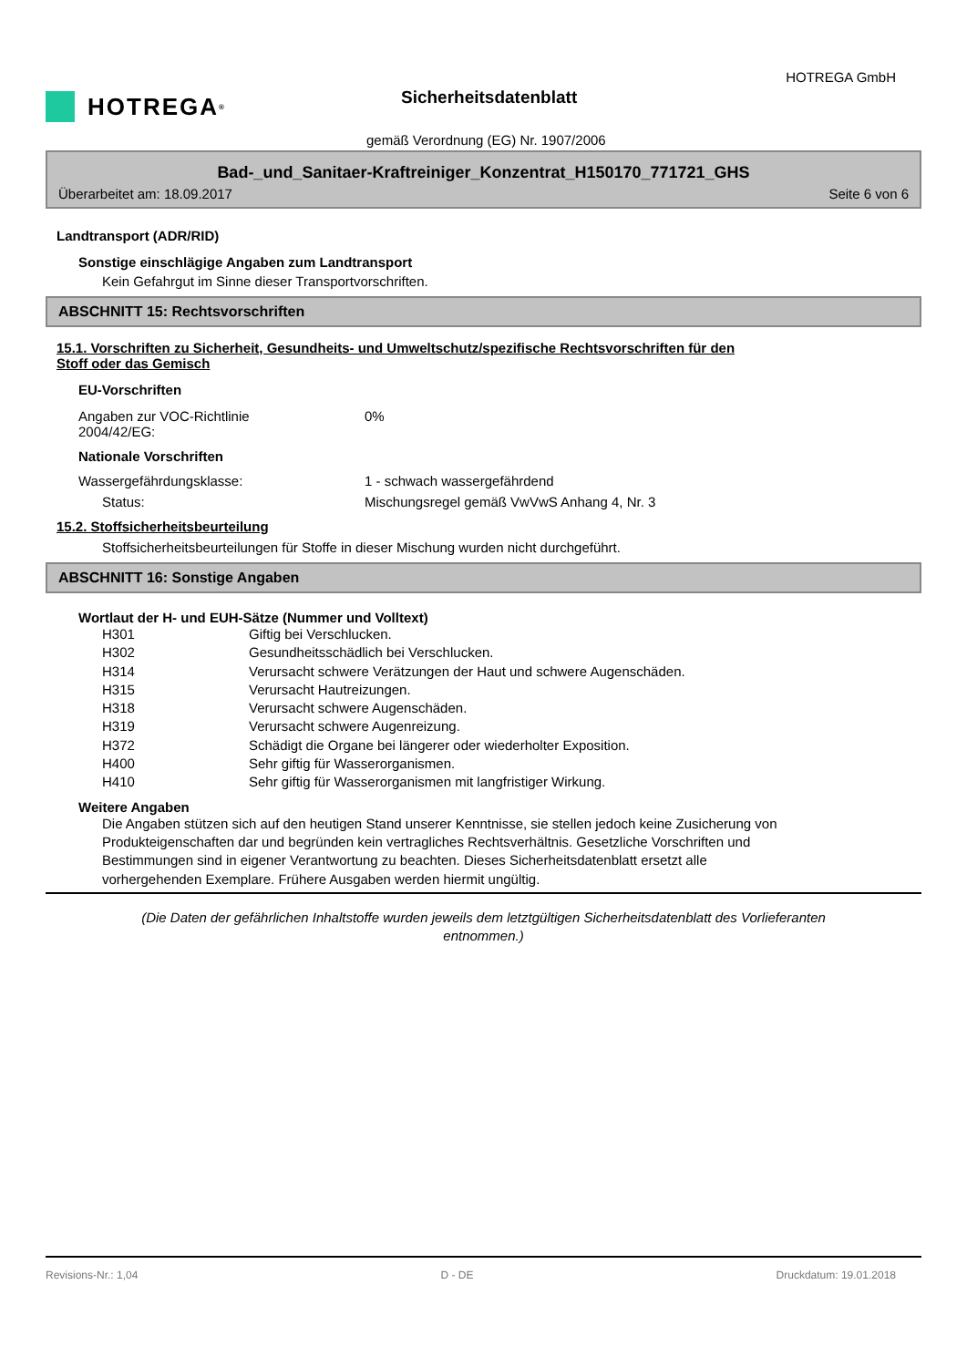HOTREGA<sup>®</sup>
HOTREGA GmbH
Sicherheitsdatenblatt
gemäß Verordnung (EG) Nr. 1907/2006
Bad-_und_Sanitaer-Kraftreiniger_Konzentrat_H150170_771721_GHS
Überarbeitet am: 18.09.2017 Seite 6 von 6
Landtransport (ADR/RID)
Sonstige einschlägige Angaben zum Landtransport
Kein Gefahrgut im Sinne dieser Transportvorschriften.
ABSCHNITT 15: Rechtsvorschriften
15.1. Vorschriften zu Sicherheit, Gesundheits- und Umweltschutz/spezifische Rechtsvorschriften für den
Stoff oder das Gemisch
EU-Vorschriften
Angaben zur VOC-Richtlinie
2004/42/EG:
0%
Nationale Vorschriften
Wassergefährdungsklasse: 1 - schwach wassergefährdend
Status: Mischungsregel gemäß VwVwS Anhang 4, Nr. 3
15.2. Stoffsicherheitsbeurteilung
Stoffsicherheitsbeurteilungen für Stoffe in dieser Mischung wurden nicht durchgeführt.
ABSCHNITT 16: Sonstige Angaben
Wortlaut der H- und EUH-Sätze (Nummer und Volltext)
H301 Giftig bei Verschlucken.
H302 Gesundheitsschädlich bei Verschlucken.
H314 Verursacht schwere Verätzungen der Haut und schwere Augenschäden.
H315 Verursacht Hautreizungen.
H318 Verursacht schwere Augenschäden.
H319 Verursacht schwere Augenreizung.
H372 Schädigt die Organe bei längerer oder wiederholter Exposition.
H400 Sehr giftig für Wasserorganismen.
H410 Sehr giftig für Wasserorganismen mit langfristiger Wirkung.
Weitere Angaben
Die Angaben stützen sich auf den heutigen Stand unserer Kenntnisse, sie stellen jedoch keine Zusicherung von Produkteigenschaften dar und begründen kein vertragliches Rechtsverhältnis. Gesetzliche Vorschriften und Bestimmungen sind in eigener Verantwortung zu beachten. Dieses Sicherheitsdatenblatt ersetzt alle vorhergehenden Exemplare. Frühere Ausgaben werden hiermit ungültig.
(Die Daten der gefährlichen Inhaltstoffe wurden jeweils dem letztgültigen Sicherheitsdatenblatt des Vorlieferanten entnommen.)
Revisions-Nr.: 1,04 D - DE Druckdatum: 19.01.2018